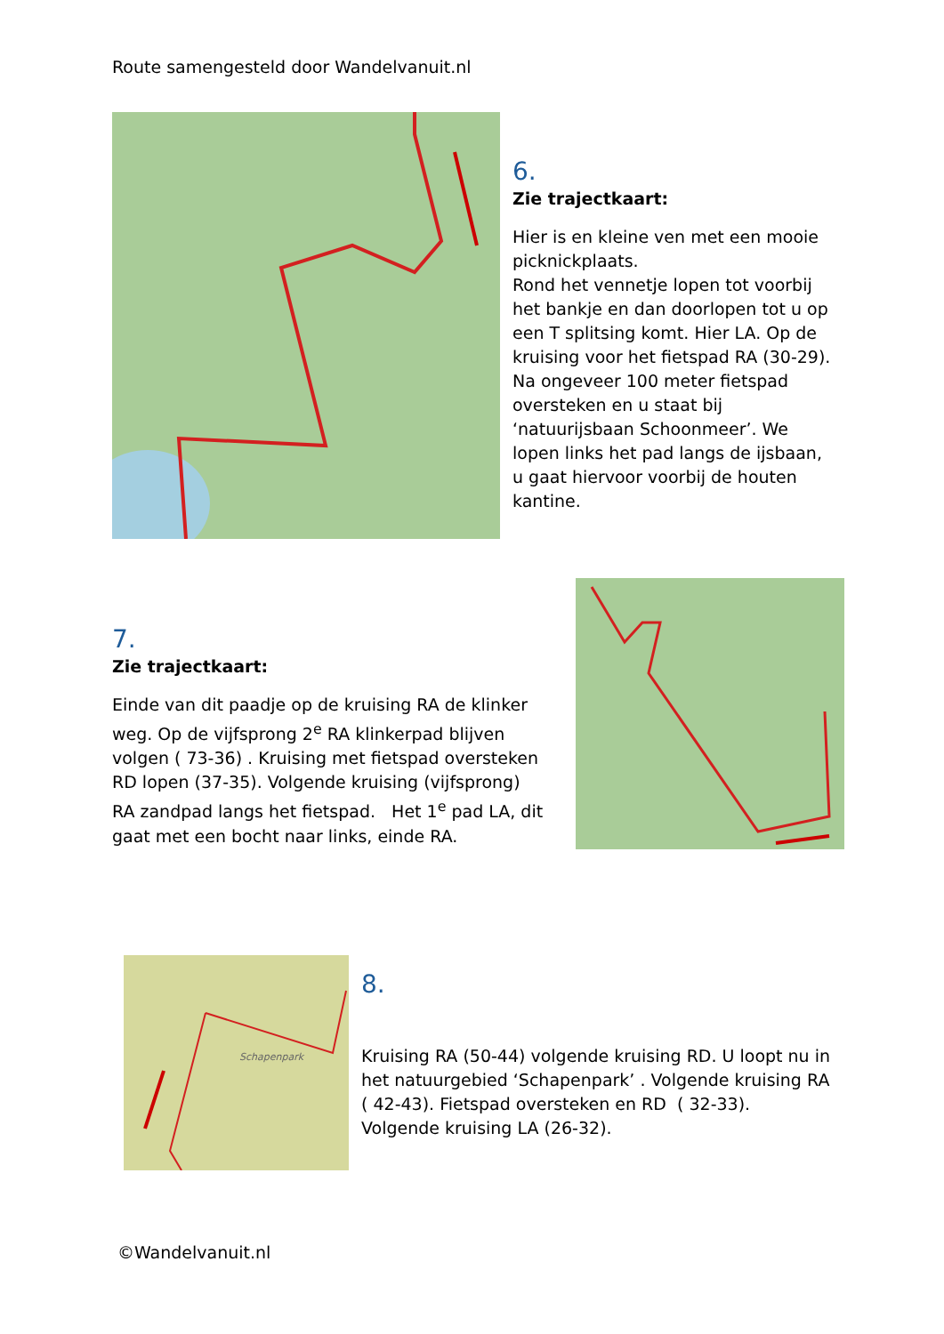Route samengesteld door Wandelvanuit.nl
6.
Zie trajectkaart:
Hier is en kleine ven met een mooie picknickplaats.
Rond het vennetje lopen tot voorbij het bankje en dan doorlopen tot u op een T splitsing komt. Hier LA. Op de kruising voor het fietspad RA (30-29).
Na ongeveer 100 meter fietspad oversteken en u staat bij ‘natuurijsbaan Schoonmeer’. We lopen links het pad langs de ijsbaan, u gaat hiervoor voorbij de houten kantine.
7.
Zie trajectkaart:
Einde van dit paadje op de kruising RA de klinker weg. Op de vijfsprong 2<sup>e</sup> RA klinkerpad blijven volgen ( 73-36) . Kruising met fietspad oversteken RD lopen (37-35). Volgende kruising (vijfsprong) RA zandpad langs het fietspad. Het 1<sup>e</sup> pad LA, dit gaat met een bocht naar links, einde RA.
Schapenpark
8.
Kruising RA (50-44) volgende kruising RD. U loopt nu in het natuurgebied ‘Schapenpark’ . Volgende kruising RA ( 42-43). Fietspad oversteken en RD ( 32-33). Volgende kruising LA (26-32).
©Wandelvanuit.nl